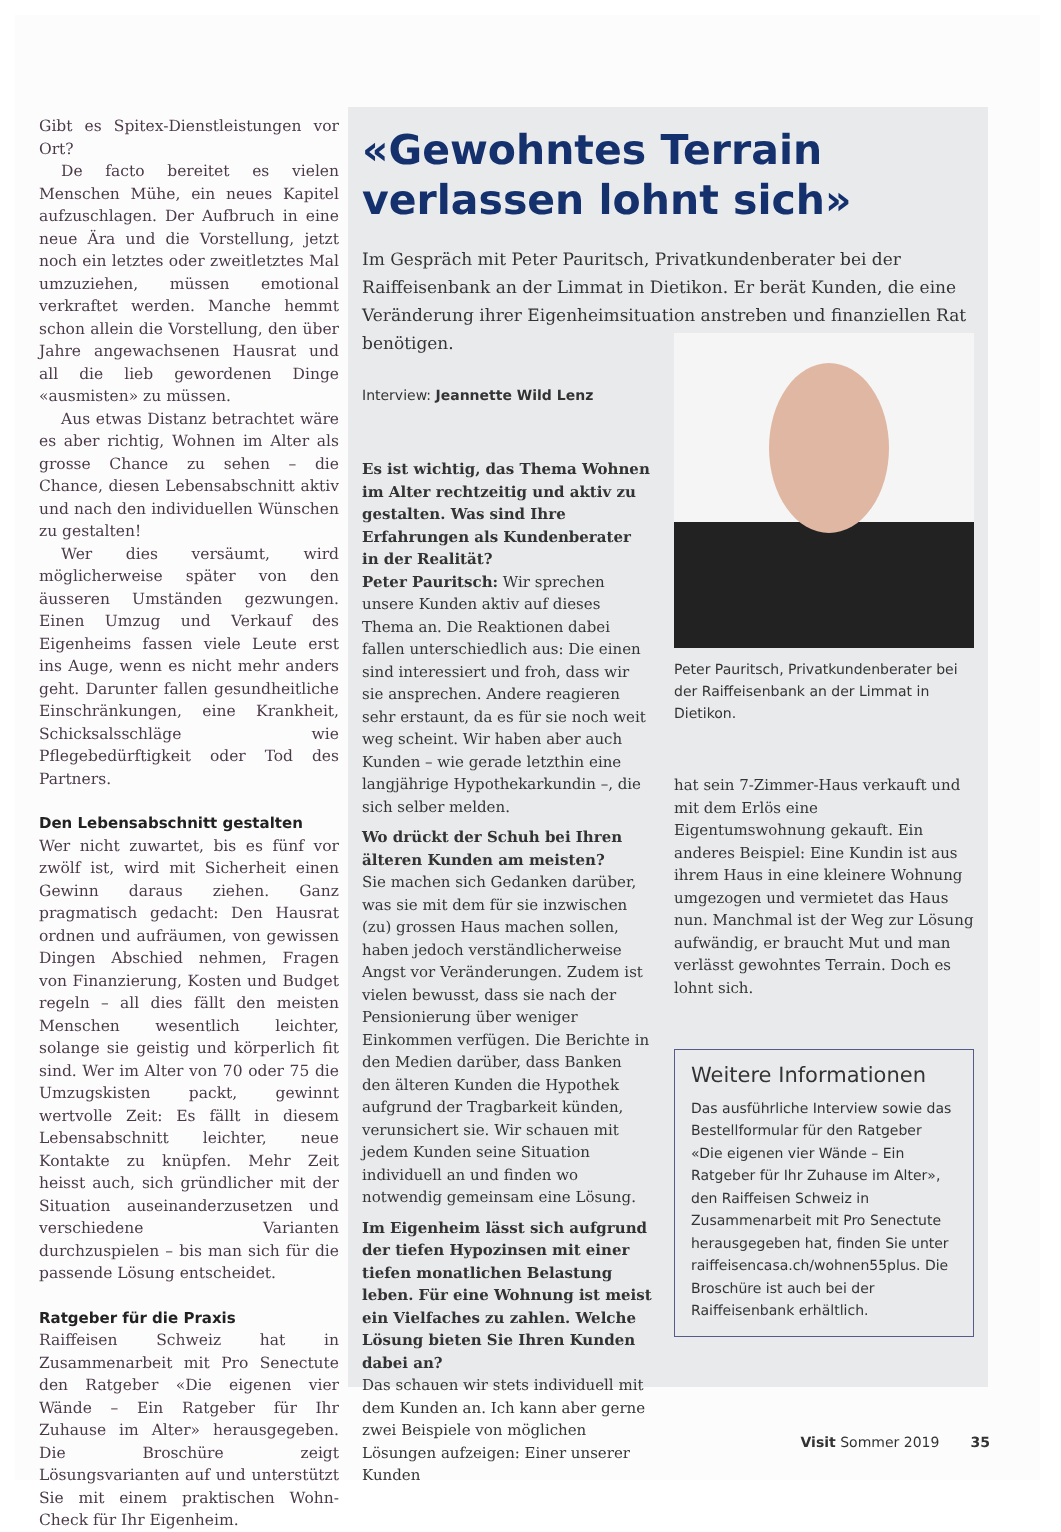Gibt es Spitex-Dienstleistungen vor Ort?
De facto bereitet es vielen Menschen Mühe, ein neues Kapitel aufzuschlagen. Der Aufbruch in eine neue Ära und die Vorstellung, jetzt noch ein letztes oder zweitletztes Mal umzuziehen, müssen emotional verkraftet werden. Manche hemmt schon allein die Vorstellung, den über Jahre angewachsenen Hausrat und all die lieb gewordenen Dinge «ausmisten» zu müssen.
Aus etwas Distanz betrachtet wäre es aber richtig, Wohnen im Alter als grosse Chance zu sehen – die Chance, diesen Lebensabschnitt aktiv und nach den individuellen Wünschen zu gestalten!
Wer dies versäumt, wird möglicherweise später von den äusseren Umständen gezwungen. Einen Umzug und Verkauf des Eigenheims fassen viele Leute erst ins Auge, wenn es nicht mehr anders geht. Darunter fallen gesundheitliche Einschränkungen, eine Krankheit, Schicksalsschläge wie Pflegebedürftigkeit oder Tod des Partners.
Den Lebensabschnitt gestalten
Wer nicht zuwartet, bis es fünf vor zwölf ist, wird mit Sicherheit einen Gewinn daraus ziehen. Ganz pragmatisch gedacht: Den Hausrat ordnen und aufräumen, von gewissen Dingen Abschied nehmen, Fragen von Finanzierung, Kosten und Budget regeln – all dies fällt den meisten Menschen wesentlich leichter, solange sie geistig und körperlich fit sind. Wer im Alter von 70 oder 75 die Umzugskisten packt, gewinnt wertvolle Zeit: Es fällt in diesem Lebensabschnitt leichter, neue Kontakte zu knüpfen. Mehr Zeit heisst auch, sich gründlicher mit der Situation auseinanderzusetzen und verschiedene Varianten durchzuspielen – bis man sich für die passende Lösung entscheidet.
Ratgeber für die Praxis
Raiffeisen Schweiz hat in Zusammenarbeit mit Pro Senectute den Ratgeber «Die eigenen vier Wände – Ein Ratgeber für Ihr Zuhause im Alter» herausgegeben. Die Broschüre zeigt Lösungsvarianten auf und unterstützt Sie mit einem praktischen Wohn-Check für Ihr Eigenheim.
«Gewohntes Terrain verlassen lohnt sich»
Im Gespräch mit Peter Pauritsch, Privatkundenberater bei der Raiffeisenbank an der Limmat in Dietikon. Er berät Kunden, die eine Veränderung ihrer Eigenheimsituation anstreben und finanziellen Rat benötigen.
Interview: Jeannette Wild Lenz
Es ist wichtig, das Thema Wohnen im Alter rechtzeitig und aktiv zu gestalten. Was sind Ihre Erfahrungen als Kundenberater in der Realität?
Peter Pauritsch: Wir sprechen unsere Kunden aktiv auf dieses Thema an. Die Reaktionen dabei fallen unterschiedlich aus: Die einen sind interessiert und froh, dass wir sie ansprechen. Andere reagieren sehr erstaunt, da es für sie noch weit weg scheint. Wir haben aber auch Kunden – wie gerade letzthin eine langjährige Hypothekarkundin –, die sich selber melden.
Wo drückt der Schuh bei Ihren älteren Kunden am meisten?
Sie machen sich Gedanken darüber, was sie mit dem für sie inzwischen (zu) grossen Haus machen sollen, haben jedoch verständlicherweise Angst vor Veränderungen. Zudem ist vielen bewusst, dass sie nach der Pensionierung über weniger Einkommen verfügen. Die Berichte in den Medien darüber, dass Banken den älteren Kunden die Hypothek aufgrund der Tragbarkeit künden, verunsichert sie. Wir schauen mit jedem Kunden seine Situation individuell an und finden wo notwendig gemeinsam eine Lösung.
Im Eigenheim lässt sich aufgrund der tiefen Hypozinsen mit einer tiefen monatlichen Belastung leben. Für eine Wohnung ist meist ein Vielfaches zu zahlen. Welche Lösung bieten Sie Ihren Kunden dabei an?
Das schauen wir stets individuell mit dem Kunden an. Ich kann aber gerne zwei Beispiele von möglichen Lösungen aufzeigen: Einer unserer Kunden
Peter Pauritsch, Privatkundenberater bei der Raiffeisenbank an der Limmat in Dietikon.
hat sein 7-Zimmer-Haus verkauft und mit dem Erlös eine Eigentumswohnung gekauft. Ein anderes Beispiel: Eine Kundin ist aus ihrem Haus in eine kleinere Wohnung umgezogen und vermietet das Haus nun. Manchmal ist der Weg zur Lösung aufwändig, er braucht Mut und man verlässt gewohntes Terrain. Doch es lohnt sich.
Weitere Informationen
Das ausführliche Interview sowie das Bestellformular für den Ratgeber «Die eigenen vier Wände – Ein Ratgeber für Ihr Zuhause im Alter», den Raiffeisen Schweiz in Zusammenarbeit mit Pro Senectute herausgegeben hat, finden Sie unter raiffeisencasa.ch/wohnen55plus. Die Broschüre ist auch bei der Raiffeisenbank erhältlich.
Visit Sommer 2019 35